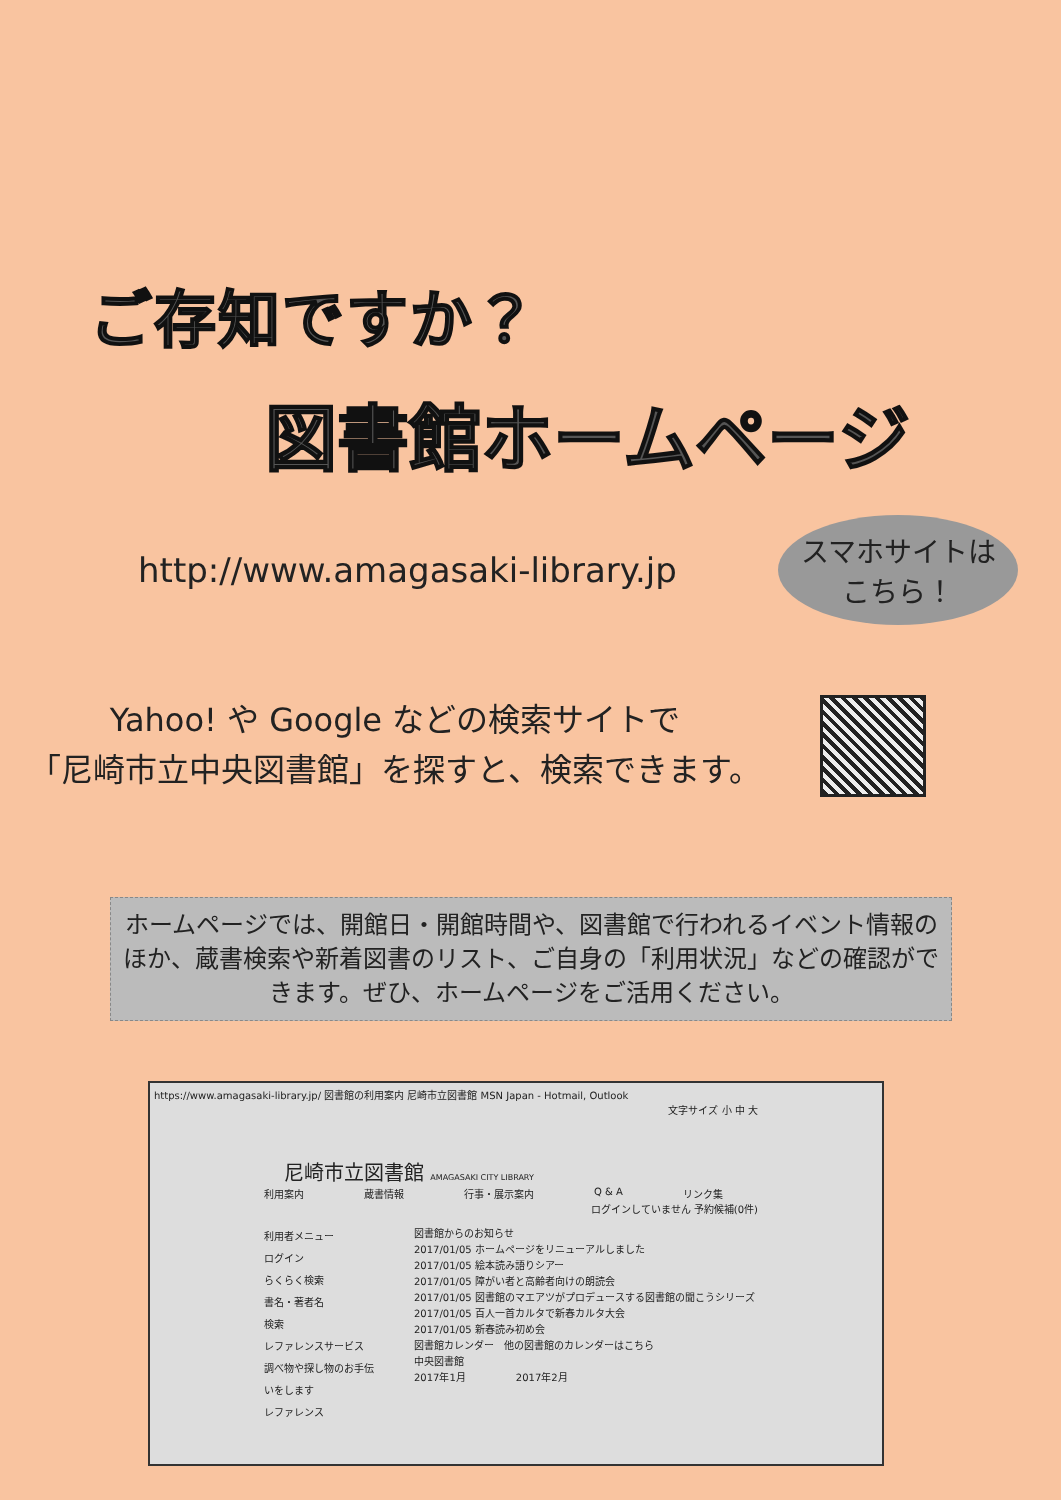ご存知ですか？
図書館ホームページ
http://www.amagasaki-library.jp
スマホサイトは
こちら！
Yahoo! や Google などの検索サイトで
「尼崎市立中央図書館」を探すと、検索できます。
ホームページでは、開館日・開館時間や、図書館で行われるイベント情報のほか、蔵書検索や新着図書のリスト、ご自身の「利用状況」などの確認ができます。ぜひ、ホームページをご活用ください。
https://www.amagasaki-library.jp/ 図書館の利用案内 尼崎市立図書館 MSN Japan - Hotmail, Outlook
文字サイズ 小 中 大
尼崎市立図書館 AMAGASAKI CITY LIBRARY
利用案内 蔵書情報 行事・展示案内 Q & A リンク集
ログインしていません 予約候補(0件)
利用者メニュー
ログイン
らくらく検索
書名・著者名
検索
レファレンスサービス
調べ物や探し物のお手伝いをします
レファレンス
図書館からのお知らせ
2017/01/05 ホームページをリニューアルしました
2017/01/05 絵本読み語りシアー
2017/01/05 障がい者と高齢者向けの朗読会
2017/01/05 図書館のマエアツがプロデュースする図書館の聞こうシリーズ
2017/01/05 百人一首カルタで新春カルタ大会
2017/01/05 新春読み初め会
図書館カレンダー　他の図書館のカレンダーはこちら
中央図書館
2017年1月　　　　　2017年2月